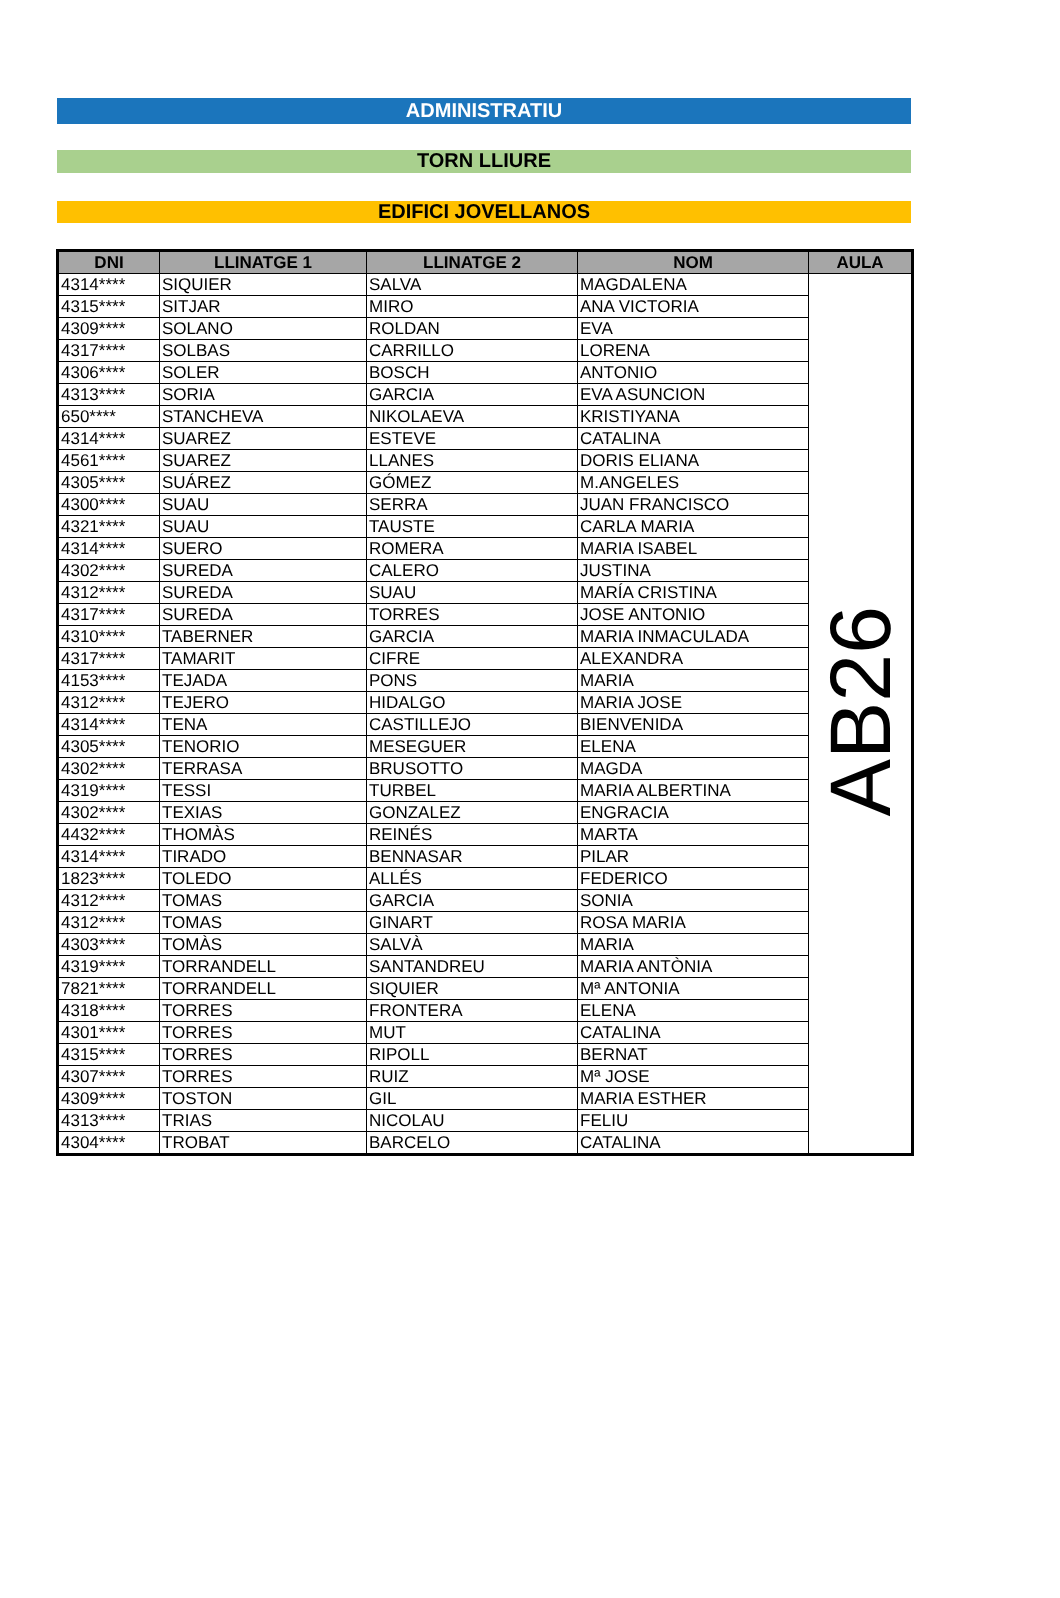ADMINISTRATIU
TORN LLIURE
EDIFICI JOVELLANOS
| DNI | LLINATGE 1 | LLINATGE 2 | NOM | AULA |
| --- | --- | --- | --- | --- |
| 4314**** | SIQUIER | SALVA | MAGDALENA | AB26 |
| 4315**** | SITJAR | MIRO | ANA VICTORIA | |
| 4309**** | SOLANO | ROLDAN | EVA | |
| 4317**** | SOLBAS | CARRILLO | LORENA | |
| 4306**** | SOLER | BOSCH | ANTONIO | |
| 4313**** | SORIA | GARCIA | EVA ASUNCION | |
| 650**** | STANCHEVA | NIKOLAEVA | KRISTIYANA | |
| 4314**** | SUAREZ | ESTEVE | CATALINA | |
| 4561**** | SUAREZ | LLANES | DORIS ELIANA | |
| 4305**** | SUÁREZ | GÓMEZ | M.ANGELES | |
| 4300**** | SUAU | SERRA | JUAN FRANCISCO | |
| 4321**** | SUAU | TAUSTE | CARLA MARIA | |
| 4314**** | SUERO | ROMERA | MARIA ISABEL | |
| 4302**** | SUREDA | CALERO | JUSTINA | |
| 4312**** | SUREDA | SUAU | MARÍA CRISTINA | |
| 4317**** | SUREDA | TORRES | JOSE ANTONIO | |
| 4310**** | TABERNER | GARCIA | MARIA INMACULADA | |
| 4317**** | TAMARIT | CIFRE | ALEXANDRA | |
| 4153**** | TEJADA | PONS | MARIA | |
| 4312**** | TEJERO | HIDALGO | MARIA JOSE | |
| 4314**** | TENA | CASTILLEJO | BIENVENIDA | |
| 4305**** | TENORIO | MESEGUER | ELENA | |
| 4302**** | TERRASA | BRUSOTTO | MAGDA | |
| 4319**** | TESSI | TURBEL | MARIA ALBERTINA | |
| 4302**** | TEXIAS | GONZALEZ | ENGRACIA | |
| 4432**** | THOMÀS | REINÉS | MARTA | |
| 4314**** | TIRADO | BENNASAR | PILAR | |
| 1823**** | TOLEDO | ALLÉS | FEDERICO | |
| 4312**** | TOMAS | GARCIA | SONIA | |
| 4312**** | TOMAS | GINART | ROSA MARIA | |
| 4303**** | TOMÀS | SALVÀ | MARIA | |
| 4319**** | TORRANDELL | SANTANDREU | MARIA ANTÒNIA | |
| 7821**** | TORRANDELL | SIQUIER | Mª ANTONIA | |
| 4318**** | TORRES | FRONTERA | ELENA | |
| 4301**** | TORRES | MUT | CATALINA | |
| 4315**** | TORRES | RIPOLL | BERNAT | |
| 4307**** | TORRES | RUIZ | Mª JOSE | |
| 4309**** | TOSTON | GIL | MARIA ESTHER | |
| 4313**** | TRIAS | NICOLAU | FELIU | |
| 4304**** | TROBAT | BARCELO | CATALINA | |